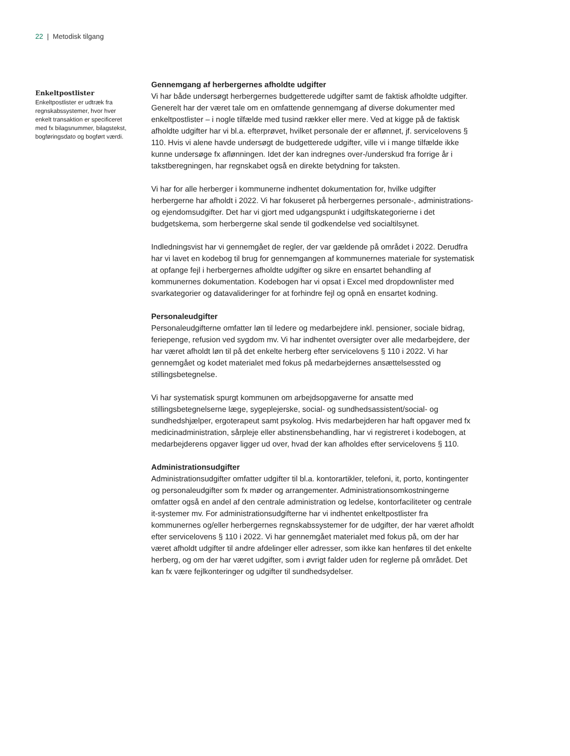22 | Metodisk tilgang
Enkeltpostlister
Enkeltpostlister er udtræk fra regnskabssystemer, hvor hver enkelt transaktion er specificeret med fx bilagsnummer, bilagstekst, bogføringsdato og bogført værdi.
Gennemgang af herbergernes afholdte udgifter
Vi har både undersøgt herbergernes budgetterede udgifter samt de faktisk afholdte udgifter. Generelt har der været tale om en omfattende gennemgang af diverse dokumenter med enkeltpostlister – i nogle tilfælde med tusind rækker eller mere. Ved at kigge på de faktisk afholdte udgifter har vi bl.a. efterprøvet, hvilket personale der er aflønnet, jf. servicelovens § 110. Hvis vi alene havde undersøgt de budgetterede udgifter, ville vi i mange tilfælde ikke kunne undersøge fx aflønningen. Idet der kan indregnes over-/underskud fra forrige år i takstberegningen, har regnskabet også en direkte betydning for taksten.
Vi har for alle herberger i kommunerne indhentet dokumentation for, hvilke udgifter herbergerne har afholdt i 2022. Vi har fokuseret på herbergernes personale-, administrations- og ejendomsudgifter. Det har vi gjort med udgangspunkt i udgiftskategorierne i det budgetskema, som herbergerne skal sende til godkendelse ved socialtilsynet.
Indledningsvist har vi gennemgået de regler, der var gældende på området i 2022. Derudfra har vi lavet en kodebog til brug for gennemgangen af kommunernes materiale for systematisk at opfange fejl i herbergernes afholdte udgifter og sikre en ensartet behandling af kommunernes dokumentation. Kodebogen har vi opsat i Excel med dropdownlister med svarkategorier og datavalideringer for at forhindre fejl og opnå en ensartet kodning.
Personaleudgifter
Personaleudgifterne omfatter løn til ledere og medarbejdere inkl. pensioner, sociale bidrag, feriepenge, refusion ved sygdom mv. Vi har indhentet oversigter over alle medarbejdere, der har været afholdt løn til på det enkelte herberg efter servicelovens § 110 i 2022. Vi har gennemgået og kodet materialet med fokus på medarbejdernes ansættelsessted og stillingsbetegnelse.
Vi har systematisk spurgt kommunen om arbejdsopgaverne for ansatte med stillingsbetegnelserne læge, sygeplejerske, social- og sundhedsassistent/social- og sundhedshjælper, ergoterapeut samt psykolog. Hvis medarbejderen har haft opgaver med fx medicinadministration, sårpleje eller abstinensbehandling, har vi registreret i kodebogen, at medarbejderens opgaver ligger ud over, hvad der kan afholdes efter servicelovens § 110.
Administrationsudgifter
Administrationsudgifter omfatter udgifter til bl.a. kontorartikler, telefoni, it, porto, kontingenter og personaleudgifter som fx møder og arrangementer. Administrationsomkostningerne omfatter også en andel af den centrale administration og ledelse, kontorfaciliteter og centrale it-systemer mv. For administrationsudgifterne har vi indhentet enkeltpostlister fra kommunernes og/eller herbergernes regnskabssystemer for de udgifter, der har været afholdt efter servicelovens § 110 i 2022. Vi har gennemgået materialet med fokus på, om der har været afholdt udgifter til andre afdelinger eller adresser, som ikke kan henføres til det enkelte herberg, og om der har været udgifter, som i øvrigt falder uden for reglerne på området. Det kan fx være fejlkonteringer og udgifter til sundhedsydelser.